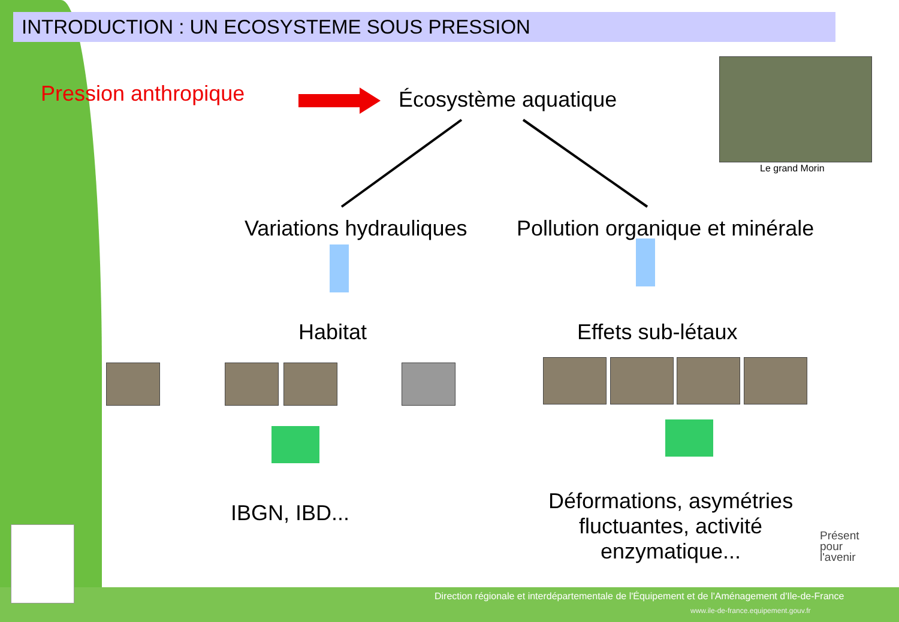INTRODUCTION : UN ECOSYSTEME SOUS PRESSION
Pression anthropique Écosystème aquatique
Le grand Morin
Variations hydrauliques Pollution organique et minérale
Habitat Effets sub-létaux
IBGN, IBD...
Déformations, asymétries
fluctuantes, activité
enzymatique...
Présent
pour
l'avenir
Direction régionale et interdépartementale de l'Équipement et de l'Aménagement d'Ile-de-France
www.ile-de-france.equipement.gouv.fr